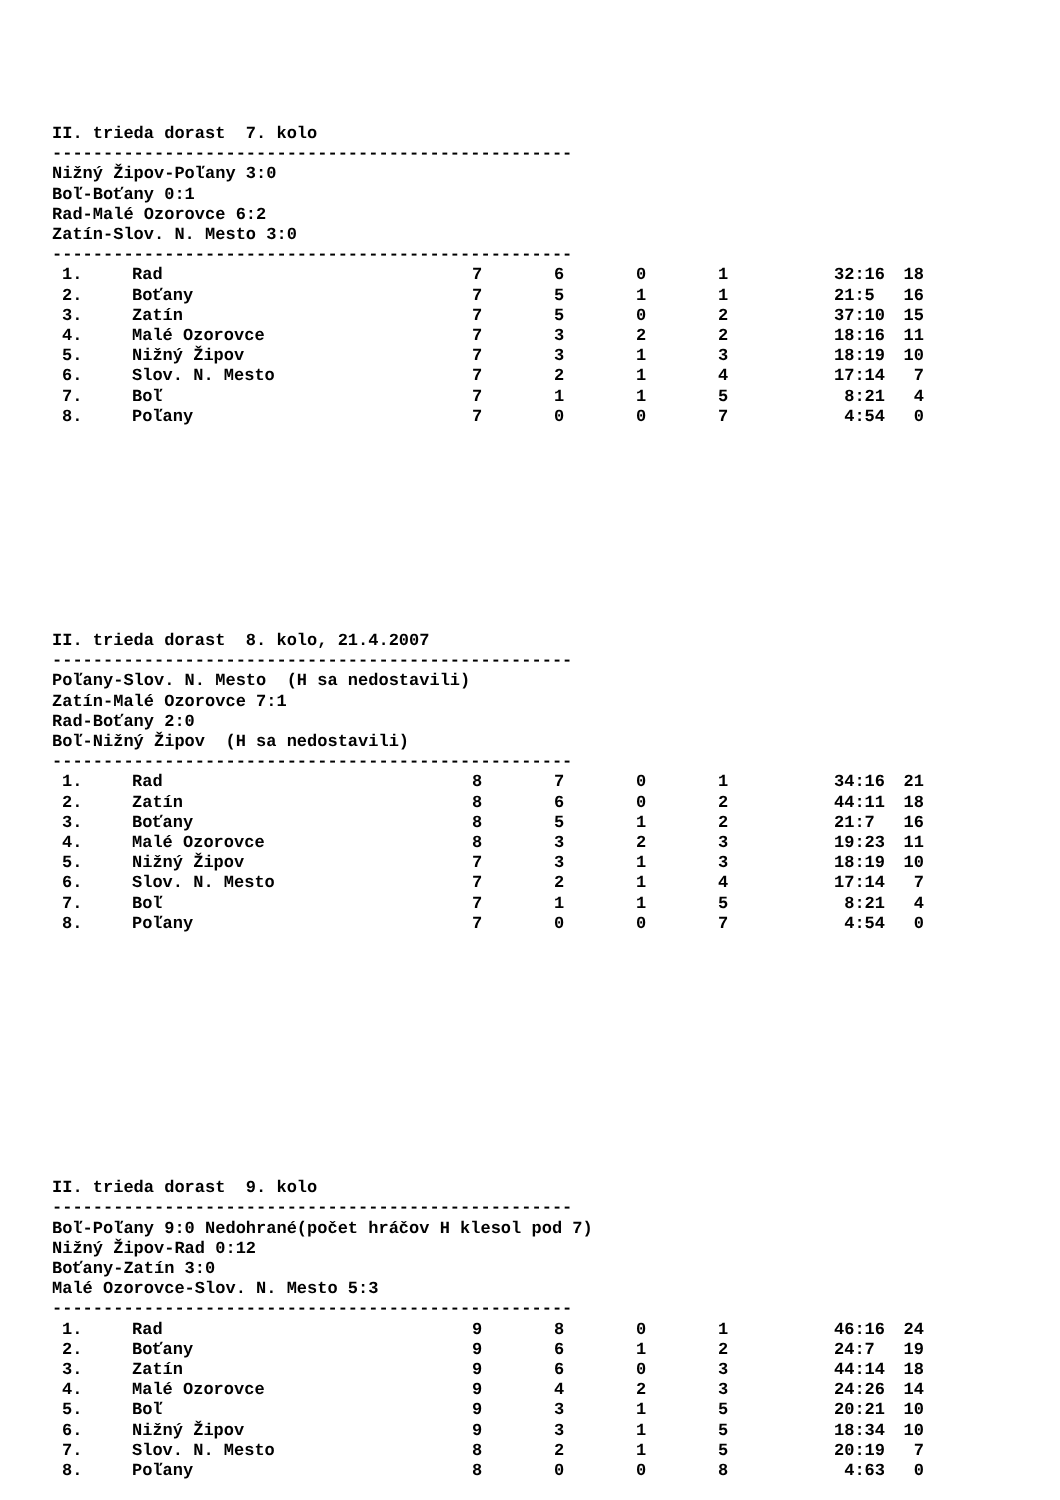II. trieda dorast 7. kolo
---------------------------------------------------
Nižný Žipov-Poľany 3:0
Boľ-Boťany 0:1
Rad-Malé Ozorovce 6:2
Zatín-Slov. N. Mesto 3:0
---------------------------------------------------
| 1. | Rad | 7 | 6 | 0 | 1 | 32:16 | 18 |
| 2. | Boťany | 7 | 5 | 1 | 1 | 21:5 | 16 |
| 3. | Zatín | 7 | 5 | 0 | 2 | 37:10 | 15 |
| 4. | Malé Ozorovce | 7 | 3 | 2 | 2 | 18:16 | 11 |
| 5. | Nižný Žipov | 7 | 3 | 1 | 3 | 18:19 | 10 |
| 6. | Slov. N. Mesto | 7 | 2 | 1 | 4 | 17:14 | 7 |
| 7. | Boľ | 7 | 1 | 1 | 5 | 8:21 | 4 |
| 8. | Poľany | 7 | 0 | 0 | 7 | 4:54 | 0 |
II. trieda dorast 8. kolo, 21.4.2007
---------------------------------------------------
Poľany-Slov. N. Mesto (H sa nedostavili)
Zatín-Malé Ozorovce 7:1
Rad-Boťany 2:0
Boľ-Nižný Žipov (H sa nedostavili)
---------------------------------------------------
| 1. | Rad | 8 | 7 | 0 | 1 | 34:16 | 21 |
| 2. | Zatín | 8 | 6 | 0 | 2 | 44:11 | 18 |
| 3. | Boťany | 8 | 5 | 1 | 2 | 21:7 | 16 |
| 4. | Malé Ozorovce | 8 | 3 | 2 | 3 | 19:23 | 11 |
| 5. | Nižný Žipov | 7 | 3 | 1 | 3 | 18:19 | 10 |
| 6. | Slov. N. Mesto | 7 | 2 | 1 | 4 | 17:14 | 7 |
| 7. | Boľ | 7 | 1 | 1 | 5 | 8:21 | 4 |
| 8. | Poľany | 7 | 0 | 0 | 7 | 4:54 | 0 |
II. trieda dorast 9. kolo
---------------------------------------------------
Boľ-Poľany 9:0 Nedohrané(počet hráčov H klesol pod 7)
Nižný Žipov-Rad 0:12
Boťany-Zatín 3:0
Malé Ozorovce-Slov. N. Mesto 5:3
---------------------------------------------------
| 1. | Rad | 9 | 8 | 0 | 1 | 46:16 | 24 |
| 2. | Boťany | 9 | 6 | 1 | 2 | 24:7 | 19 |
| 3. | Zatín | 9 | 6 | 0 | 3 | 44:14 | 18 |
| 4. | Malé Ozorovce | 9 | 4 | 2 | 3 | 24:26 | 14 |
| 5. | Boľ | 9 | 3 | 1 | 5 | 20:21 | 10 |
| 6. | Nižný Žipov | 9 | 3 | 1 | 5 | 18:34 | 10 |
| 7. | Slov. N. Mesto | 8 | 2 | 1 | 5 | 20:19 | 7 |
| 8. | Poľany | 8 | 0 | 0 | 8 | 4:63 | 0 |